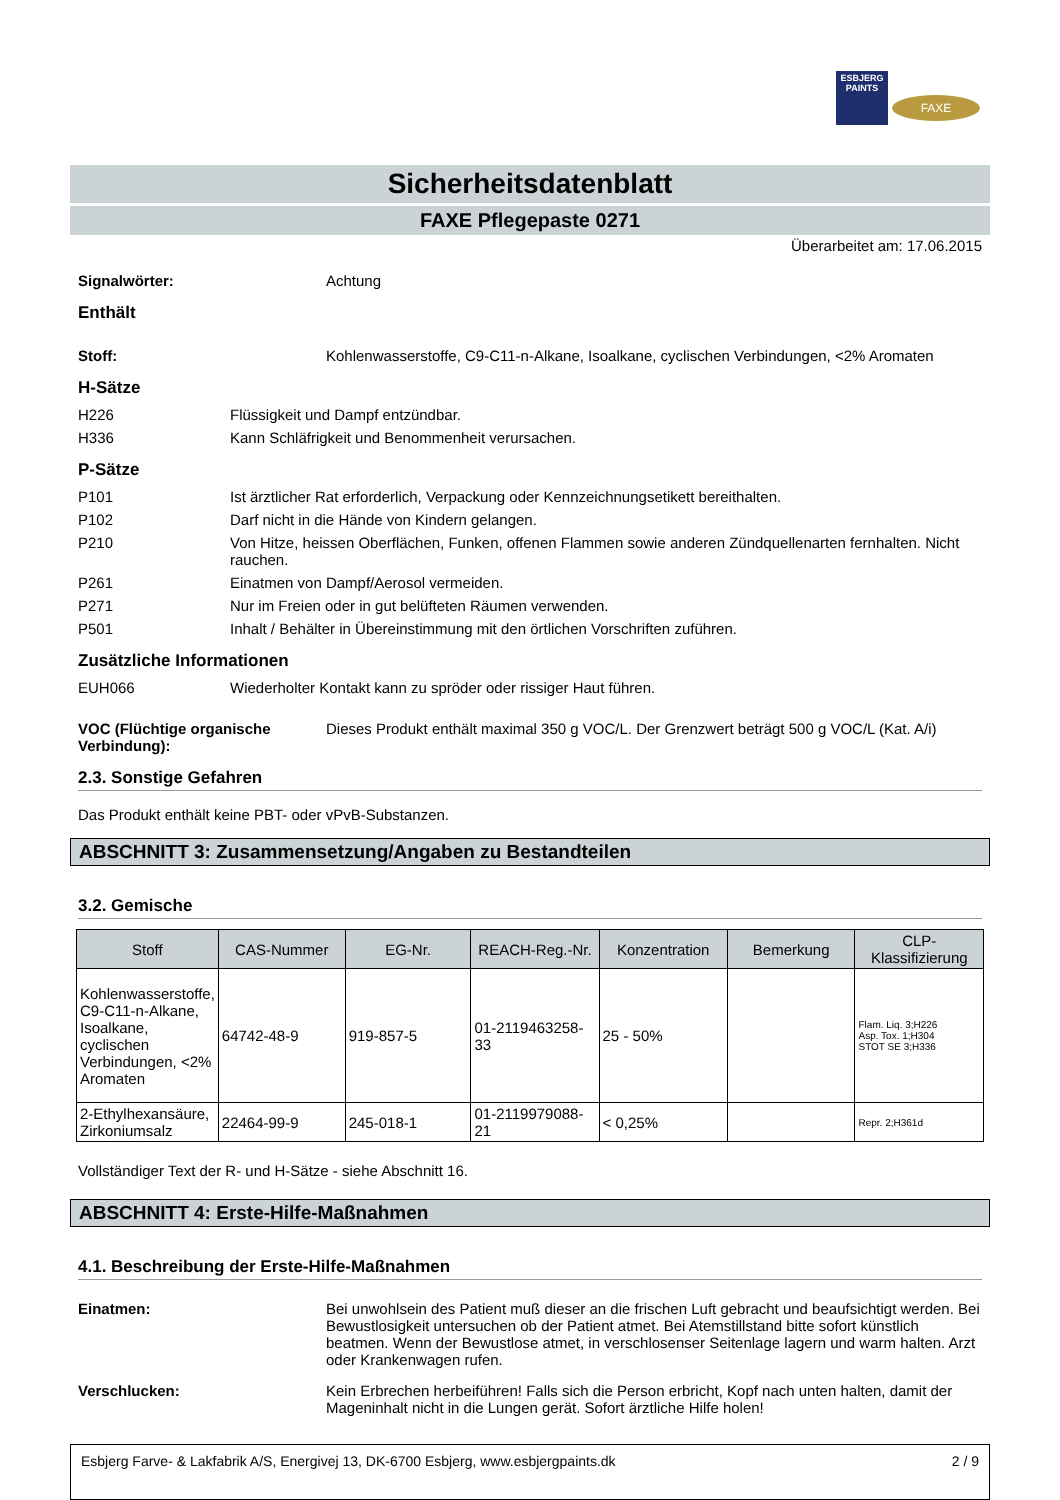ESBJERG PAINTS
FAXE
Sicherheitsdatenblatt
FAXE Pflegepaste 0271
Überarbeitet am: 17.06.2015
Signalwörter: Achtung
Enthält
Stoff: Kohlenwasserstoffe, C9-C11-n-Alkane, Isoalkane, cyclischen Verbindungen, <2% Aromaten
H-Sätze
H226 Flüssigkeit und Dampf entzündbar.
H336 Kann Schläfrigkeit und Benommenheit verursachen.
P-Sätze
P101 Ist ärztlicher Rat erforderlich, Verpackung oder Kennzeichnungsetikett bereithalten.
P102 Darf nicht in die Hände von Kindern gelangen.
P210 Von Hitze, heissen Oberflächen, Funken, offenen Flammen sowie anderen Zündquellenarten fernhalten. Nicht rauchen.
P261 Einatmen von Dampf/Aerosol vermeiden.
P271 Nur im Freien oder in gut belüfteten Räumen verwenden.
P501 Inhalt / Behälter in Übereinstimmung mit den örtlichen Vorschriften zuführen.
Zusätzliche Informationen
EUH066 Wiederholter Kontakt kann zu spröder oder rissiger Haut führen.
VOC (Flüchtige organische Verbindung):
Dieses Produkt enthält maximal 350 g VOC/L. Der Grenzwert beträgt 500 g VOC/L (Kat. A/i)
2.3. Sonstige Gefahren
Das Produkt enthält keine PBT- oder vPvB-Substanzen.
ABSCHNITT 3: Zusammensetzung/Angaben zu Bestandteilen
3.2. Gemische
| Stoff | CAS-Nummer | EG-Nr. | REACH-Reg.-Nr. | Konzentration | Bemerkung | CLP-Klassifizierung |
| --- | --- | --- | --- | --- | --- | --- |
| Kohlenwasserstoffe, C9-C11-n-Alkane, Isoalkane, cyclischen Verbindungen, <2% Aromaten | 64742-48-9 | 919-857-5 | 01-2119463258-33 | 25 - 50% | | Flam. Liq. 3;H226 Asp. Tox. 1;H304 STOT SE 3;H336 |
| 2-Ethylhexansäure, Zirkoniumsalz | 22464-99-9 | 245-018-1 | 01-2119979088-21 | < 0,25% | | Repr. 2;H361d |
Vollständiger Text der R- und H-Sätze - siehe Abschnitt 16.
ABSCHNITT 4: Erste-Hilfe-Maßnahmen
4.1. Beschreibung der Erste-Hilfe-Maßnahmen
Einatmen: Bei unwohlsein des Patient muß dieser an die frischen Luft gebracht und beaufsichtigt werden. Bei Bewustlosigkeit untersuchen ob der Patient atmet. Bei Atemstillstand bitte sofort künstlich beatmen. Wenn der Bewustlose atmet, in verschlosenser Seitenlage lagern und warm halten. Arzt oder Krankenwagen rufen.
Verschlucken: Kein Erbrechen herbeiführen! Falls sich die Person erbricht, Kopf nach unten halten, damit der Mageninhalt nicht in die Lungen gerät. Sofort ärztliche Hilfe holen!
Esbjerg Farve- & Lakfabrik A/S, Energivej 13, DK-6700 Esbjerg, www.esbjergpaints.dk 2 / 9